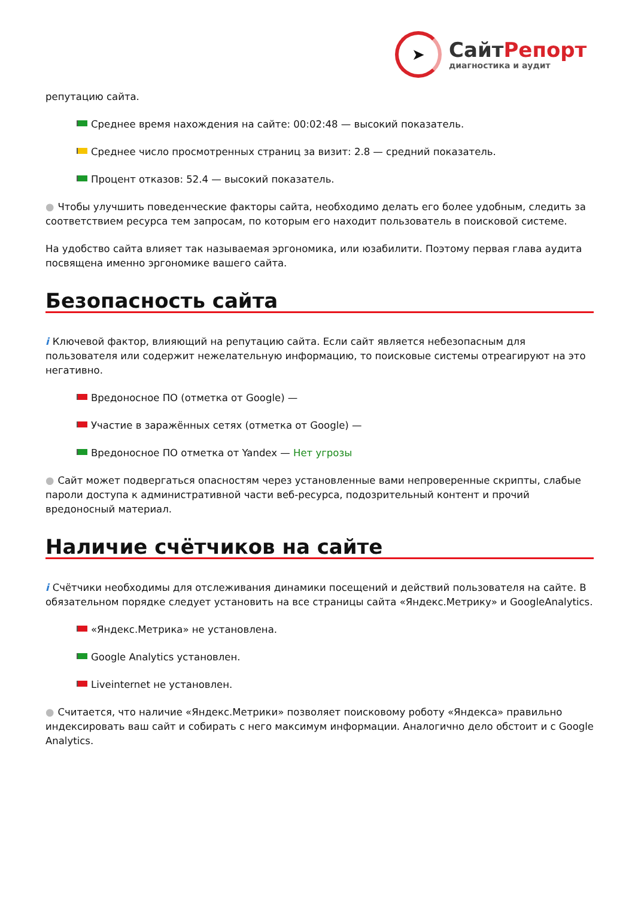➤
СайтРепорт
диагностика и аудит
репутацию сайта.
Среднее время нахождения на сайте: 00:02:48 — высокий показатель.
Среднее число просмотренных страниц за визит: 2.8 — средний показатель.
Процент отказов: 52.4 — высокий показатель.
● Чтобы улучшить поведенческие факторы сайта, необходимо делать его более удобным, следить за соответствием ресурса тем запросам, по которым его находит пользователь в поисковой системе.
На удобство сайта влияет так называемая эргономика, или юзабилити. Поэтому первая глава аудита посвящена именно эргономике вашего сайта.
Безопасность сайта
i Ключевой фактор, влияющий на репутацию сайта. Если сайт является небезопасным для пользователя или содержит нежелательную информацию, то поисковые системы отреагируют на это негативно.
Вредоносное ПО (отметка от Google) —
Участие в заражённых сетях (отметка от Google) —
Вредоносное ПО отметка от Yandex — Нет угрозы
● Сайт может подвергаться опасностям через установленные вами непроверенные скрипты, слабые пароли доступа к административной части веб-ресурса, подозрительный контент и прочий вредоносный материал.
Наличие счётчиков на сайте
i Счётчики необходимы для отслеживания динамики посещений и действий пользователя на сайте. В обязательном порядке следует установить на все страницы сайта «Яндекс.Метрику» и GoogleAnalytics.
«Яндекс.Метрика» не установлена.
Google Analytics установлен.
Liveinternet не установлен.
● Считается, что наличие «Яндекс.Метрики» позволяет поисковому роботу «Яндекса» правильно индексировать ваш сайт и собирать с него максимум информации. Аналогично дело обстоит и с Google Analytics.